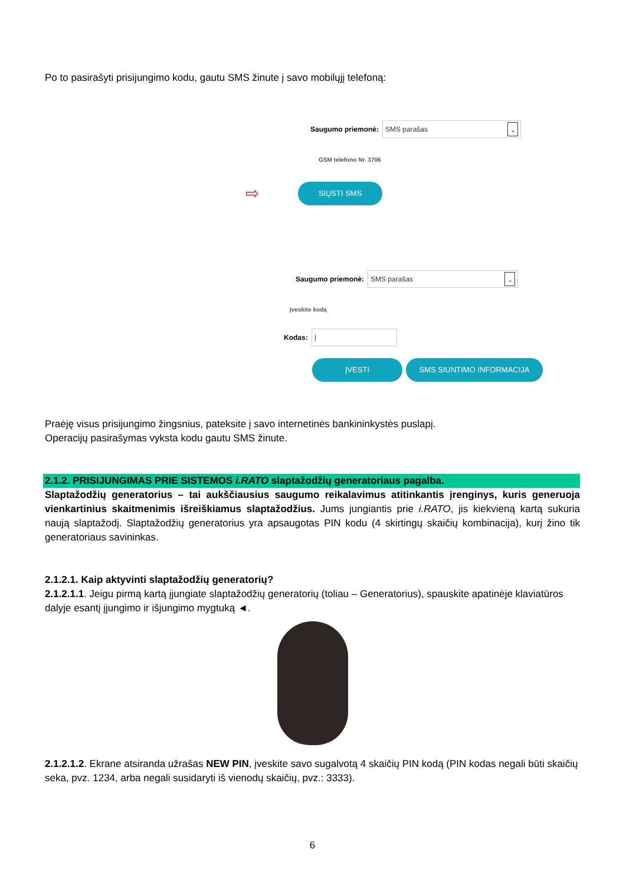Po to pasirašyti prisijungimo kodu, gautu SMS žinute į savo mobilųjį telefoną:
Saugumo priemonė:
SMS parašas ⌄
GSM telefono Nr. 3706
⇨
SIŲSTI SMS
Saugumo priemonė:
SMS parašas ⌄
Įveskite kodą
Kodas:
|
ĮVESTI SMS SIUNTIMO INFORMACIJA
Praėję visus prisijungimo žingsnius, pateksite į savo internetinės bankininkystės puslapį.
Operacijų pasirašymas vyksta kodu gautu SMS žinute.
2.1.2. PRISIJUNGIMAS PRIE SISTEMOS i.RATO slaptažodžių generatoriaus pagalba.
Slaptažodžių generatorius – tai aukščiausius saugumo reikalavimus atitinkantis įrenginys, kuris generuoja vienkartinius skaitmenimis išreiškiamus slaptažodžius. Jums jungiantis prie i.RATO, jis kiekvieną kartą sukuria naują slaptažodį. Slaptažodžių generatorius yra apsaugotas PIN kodu (4 skirtingų skaičių kombinacija), kurį žino tik generatoriaus savininkas.
2.1.2.1. Kaip aktyvinti slaptažodžių generatorių?
2.1.2.1.1. Jeigu pirmą kartą įjungiate slaptažodžių generatorių (toliau – Generatorius), spauskite apatinėje klaviatūros dalyje esantį įjungimo ir išjungimo mygtuką ◄.
2.1.2.1.2. Ekrane atsiranda užrašas NEW PIN, įveskite savo sugalvotą 4 skaičių PIN kodą (PIN kodas negali būti skaičių seka, pvz. 1234, arba negali susidaryti iš vienodų skaičių, pvz.: 3333).
6